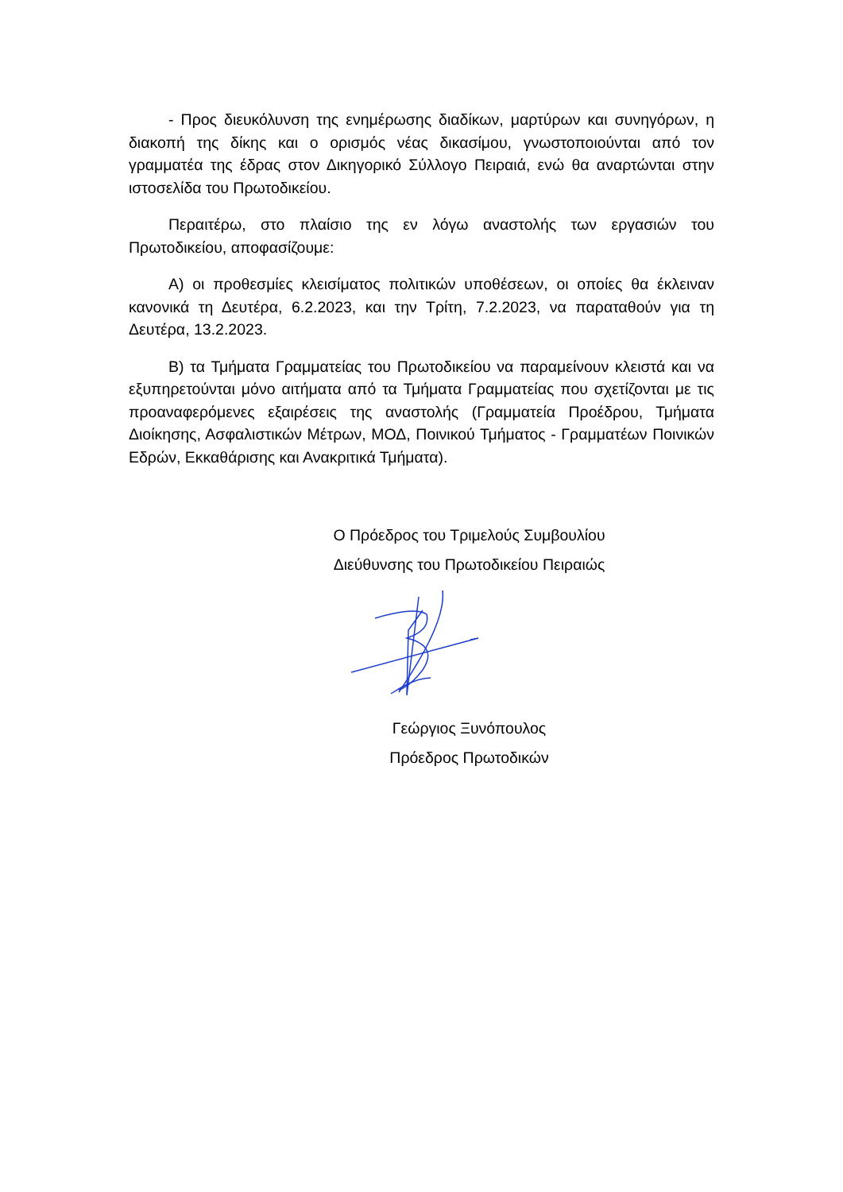- Προς διευκόλυνση της ενημέρωσης διαδίκων, μαρτύρων και συνηγόρων, η διακοπή της δίκης και ο ορισμός νέας δικασίμου, γνωστοποιούνται από τον γραμματέα της έδρας στον Δικηγορικό Σύλλογο Πειραιά, ενώ θα αναρτώνται στην ιστοσελίδα του Πρωτοδικείου.
Περαιτέρω, στο πλαίσιο της εν λόγω αναστολής των εργασιών του Πρωτοδικείου, αποφασίζουμε:
Α) οι προθεσμίες κλεισίματος πολιτικών υποθέσεων, οι οποίες θα έκλειναν κανονικά τη Δευτέρα, 6.2.2023, και την Τρίτη, 7.2.2023, να παραταθούν για τη Δευτέρα, 13.2.2023.
Β) τα Τμήματα Γραμματείας του Πρωτοδικείου να παραμείνουν κλειστά και να εξυπηρετούνται μόνο αιτήματα από τα Τμήματα Γραμματείας που σχετίζονται με τις προαναφερόμενες εξαιρέσεις της αναστολής (Γραμματεία Προέδρου, Τμήματα Διοίκησης, Ασφαλιστικών Μέτρων, ΜΟΔ, Ποινικού Τμήματος - Γραμματέων Ποινικών Εδρών, Εκκαθάρισης και Ανακριτικά Τμήματα).
Ο Πρόεδρος του Τριμελούς Συμβουλίου
Διεύθυνσης του Πρωτοδικείου Πειραιώς
Γεώργιος Ξυνόπουλος
Πρόεδρος Πρωτοδικών